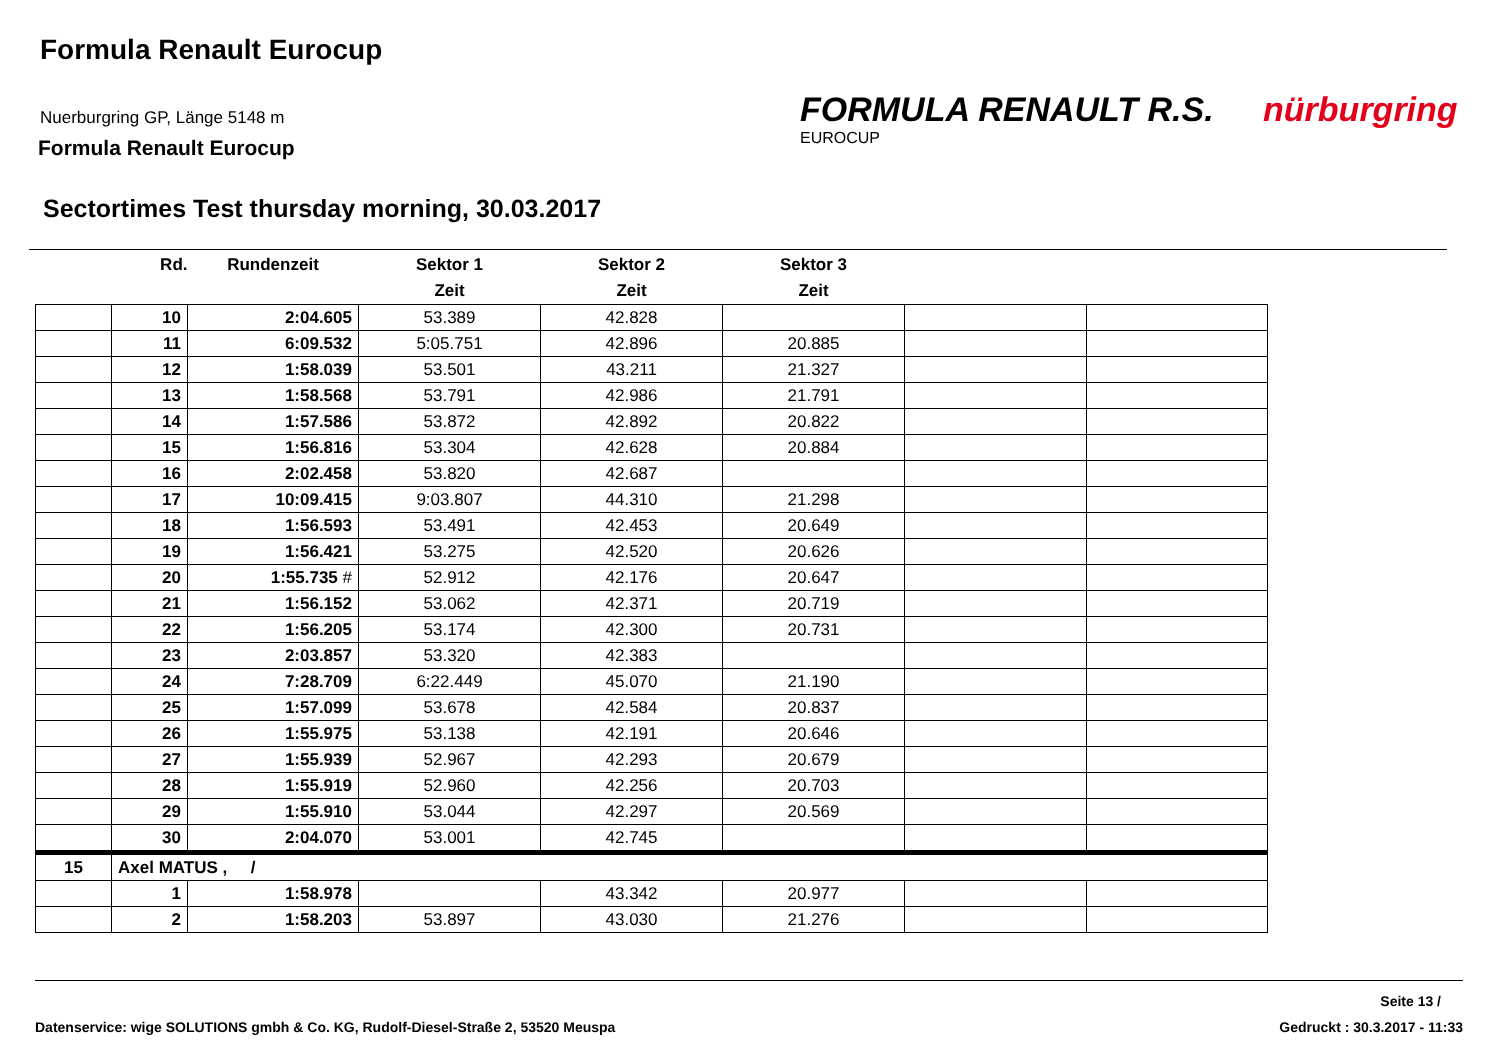Formula Renault Eurocup
Nuerburgring GP, Länge 5148 m
Formula Renault Eurocup
FORMULA RENAULT R.S. nürburgring
EUROCUP
Sectortimes Test thursday morning, 30.03.2017
| | Rd. | Rundenzeit | Sektor 1 | Sektor 2 | Sektor 3 | | |
| --- | --- | --- | --- | --- | --- | --- | --- |
| | | | Zeit | Zeit | Zeit | | |
| | 10 | 2:04.605 | 53.389 | 42.828 | | | |
| | 11 | 6:09.532 | 5:05.751 | 42.896 | 20.885 | | |
| | 12 | 1:58.039 | 53.501 | 43.211 | 21.327 | | |
| | 13 | 1:58.568 | 53.791 | 42.986 | 21.791 | | |
| | 14 | 1:57.586 | 53.872 | 42.892 | 20.822 | | |
| | 15 | 1:56.816 | 53.304 | 42.628 | 20.884 | | |
| | 16 | 2:02.458 | 53.820 | 42.687 | | | |
| | 17 | 10:09.415 | 9:03.807 | 44.310 | 21.298 | | |
| | 18 | 1:56.593 | 53.491 | 42.453 | 20.649 | | |
| | 19 | 1:56.421 | 53.275 | 42.520 | 20.626 | | |
| | 20 | 1:55.735 # | 52.912 | 42.176 | 20.647 | | |
| | 21 | 1:56.152 | 53.062 | 42.371 | 20.719 | | |
| | 22 | 1:56.205 | 53.174 | 42.300 | 20.731 | | |
| | 23 | 2:03.857 | 53.320 | 42.383 | | | |
| | 24 | 7:28.709 | 6:22.449 | 45.070 | 21.190 | | |
| | 25 | 1:57.099 | 53.678 | 42.584 | 20.837 | | |
| | 26 | 1:55.975 | 53.138 | 42.191 | 20.646 | | |
| | 27 | 1:55.939 | 52.967 | 42.293 | 20.679 | | |
| | 28 | 1:55.919 | 52.960 | 42.256 | 20.703 | | |
| | 29 | 1:55.910 | 53.044 | 42.297 | 20.569 | | |
| | 30 | 2:04.070 | 53.001 | 42.745 | | | |
| 15 | Axel MATUS , / | | | | | | |
| | 1 | 1:58.978 | | 43.342 | 20.977 | | |
| | 2 | 1:58.203 | 53.897 | 43.030 | 21.276 | | |
Seite 13 /
Datenservice: wige SOLUTIONS gmbh & Co. KG, Rudolf-Diesel-Straße 2, 53520 Meuspa Gedruckt : 30.3.2017 - 11:33